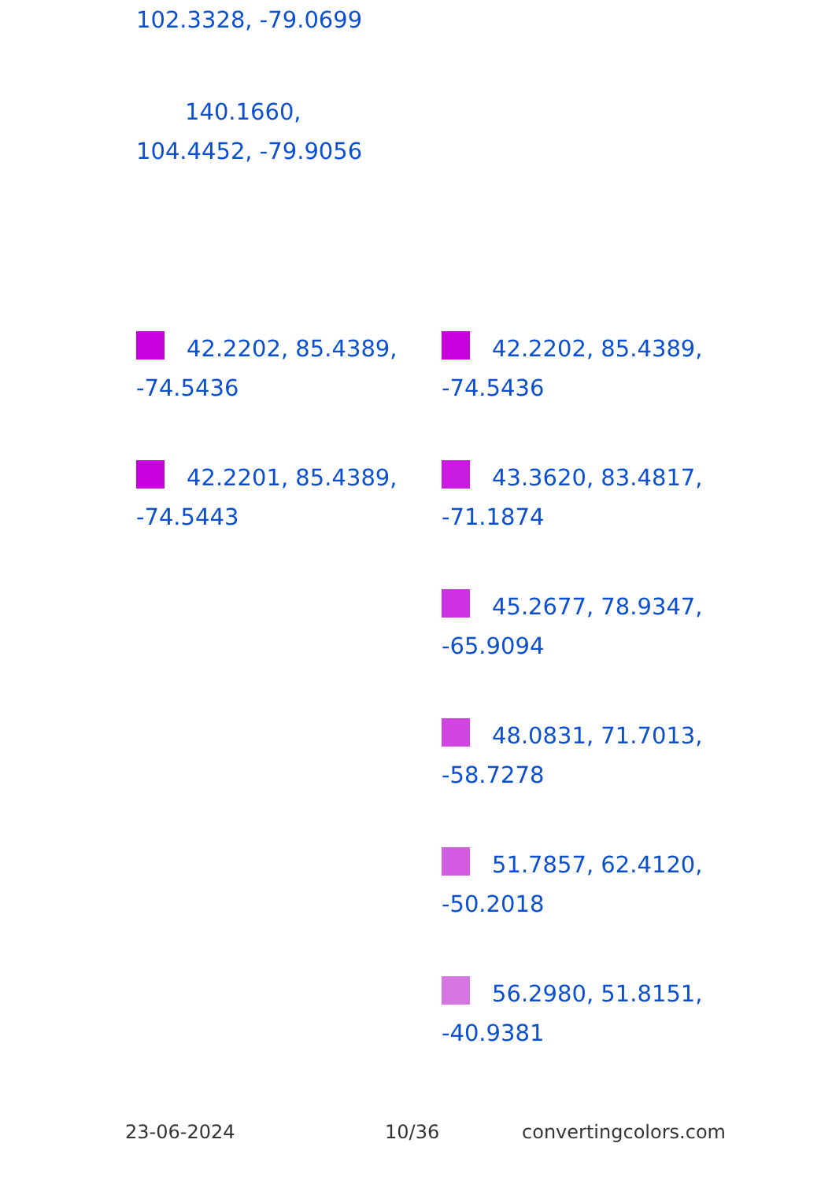102.3328, -79.0699
140.1660,
104.4452, -79.9056
42.2202, 85.4389,
-74.5436
42.2202, 85.4389,
-74.5436
42.2201, 85.4389,
-74.5443
43.3620, 83.4817,
-71.1874
45.2677, 78.9347,
-65.9094
48.0831, 71.7013,
-58.7278
51.7857, 62.4120,
-50.2018
56.2980, 51.8151,
-40.9381
23-06-2024 10/36 convertingcolors.com